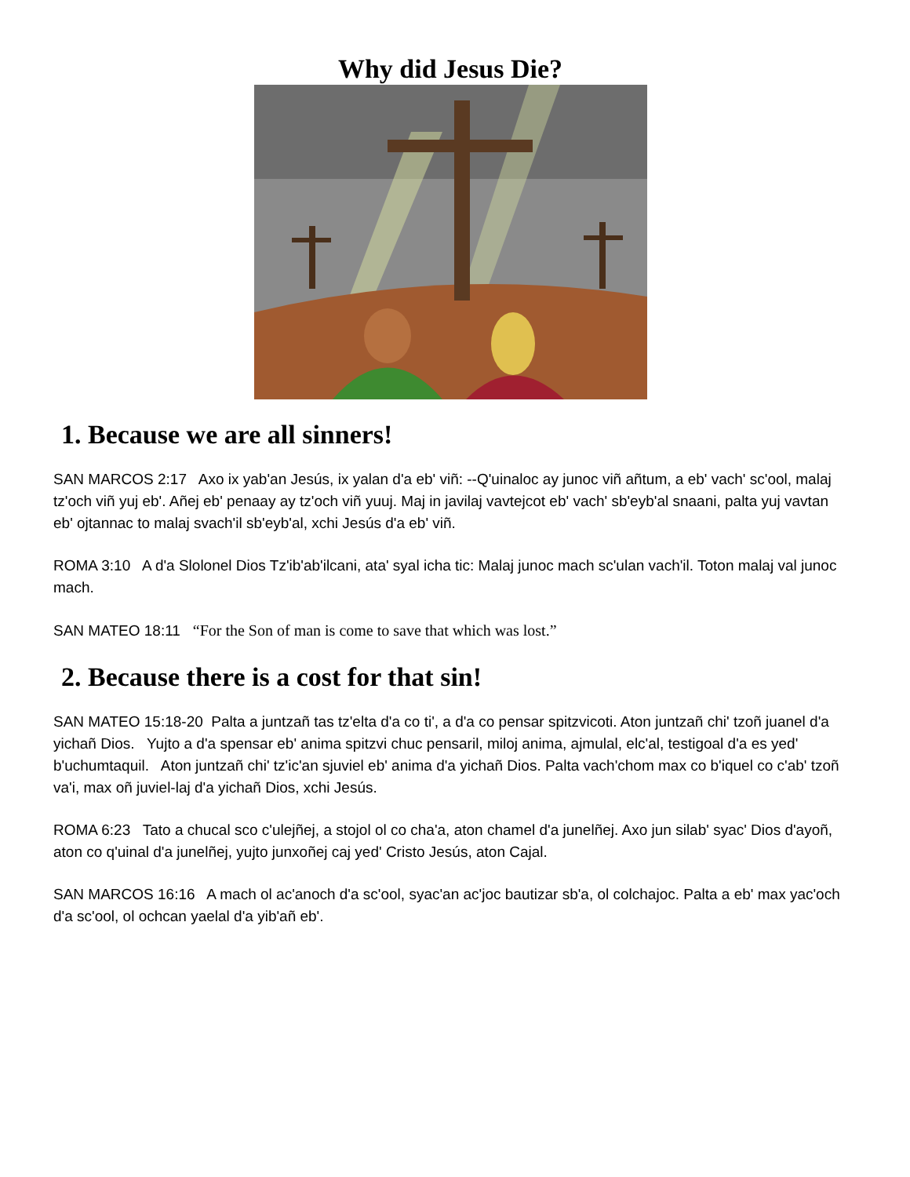Why did Jesus Die?
1. Because we are all sinners!
SAN MARCOS 2:17 Axo ix yab'an Jesús, ix yalan d'a eb' viñ: --Q'uinaloc ay junoc viñ añtum, a eb' vach' sc'ool, malaj tz'och viñ yuj eb'. Añej eb' penaay ay tz'och viñ yuuj. Maj in javilaj vavtejcot eb' vach' sb'eyb'al snaani, palta yuj vavtan eb' ojtannac to malaj svach'il sb'eyb'al, xchi Jesús d'a eb' viñ.
ROMA 3:10 A d'a Slolonel Dios Tz'ib'ab'ilcani, ata' syal icha tic: Malaj junoc mach sc'ulan vach'il. Toton malaj val junoc mach.
SAN MATEO 18:11 “For the Son of man is come to save that which was lost.”
2. Because there is a cost for that sin!
SAN MATEO 15:18-20 Palta a juntzañ tas tz'elta d'a co ti', a d'a co pensar spitzvicoti. Aton juntzañ chi' tzoñ juanel d'a yichañ Dios. Yujto a d'a spensar eb' anima spitzvi chuc pensaril, miloj anima, ajmulal, elc'al, testigoal d'a es yed' b'uchumtaquil. Aton juntzañ chi' tz'ic'an sjuviel eb' anima d'a yichañ Dios. Palta vach'chom max co b'iquel co c'ab' tzoñ va'i, max oñ juviel-laj d'a yichañ Dios, xchi Jesús.
ROMA 6:23 Tato a chucal sco c'ulejñej, a stojol ol co cha'a, aton chamel d'a junelñej. Axo jun silab' syac' Dios d'ayoñ, aton co q'uinal d'a junelñej, yujto junxoñej caj yed' Cristo Jesús, aton Cajal.
SAN MARCOS 16:16 A mach ol ac'anoch d'a sc'ool, syac'an ac'joc bautizar sb'a, ol colchajoc. Palta a eb' max yac'och d'a sc'ool, ol ochcan yaelal d'a yib'añ eb'.